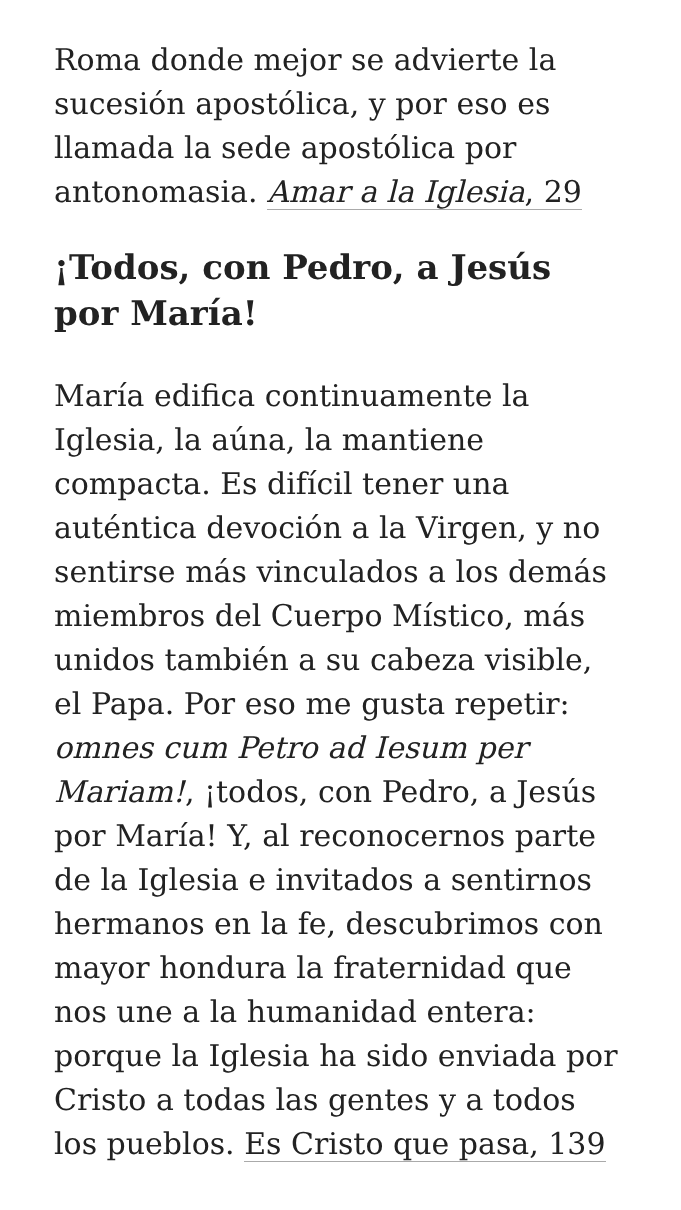Roma donde mejor se advierte la sucesión apostólica, y por eso es llamada la sede apostólica por antonomasia. Amar a la Iglesia, 29
¡Todos, con Pedro, a Jesús por María!
María edifica continuamente la Iglesia, la aúna, la mantiene compacta. Es difícil tener una auténtica devoción a la Virgen, y no sentirse más vinculados a los demás miembros del Cuerpo Místico, más unidos también a su cabeza visible, el Papa. Por eso me gusta repetir: omnes cum Petro ad Iesum per Mariam!, ¡todos, con Pedro, a Jesús por María! Y, al reconocernos parte de la Iglesia e invitados a sentirnos hermanos en la fe, descubrimos con mayor hondura la fraternidad que nos une a la humanidad entera: porque la Iglesia ha sido enviada por Cristo a todas las gentes y a todos los pueblos. Es Cristo que pasa, 139